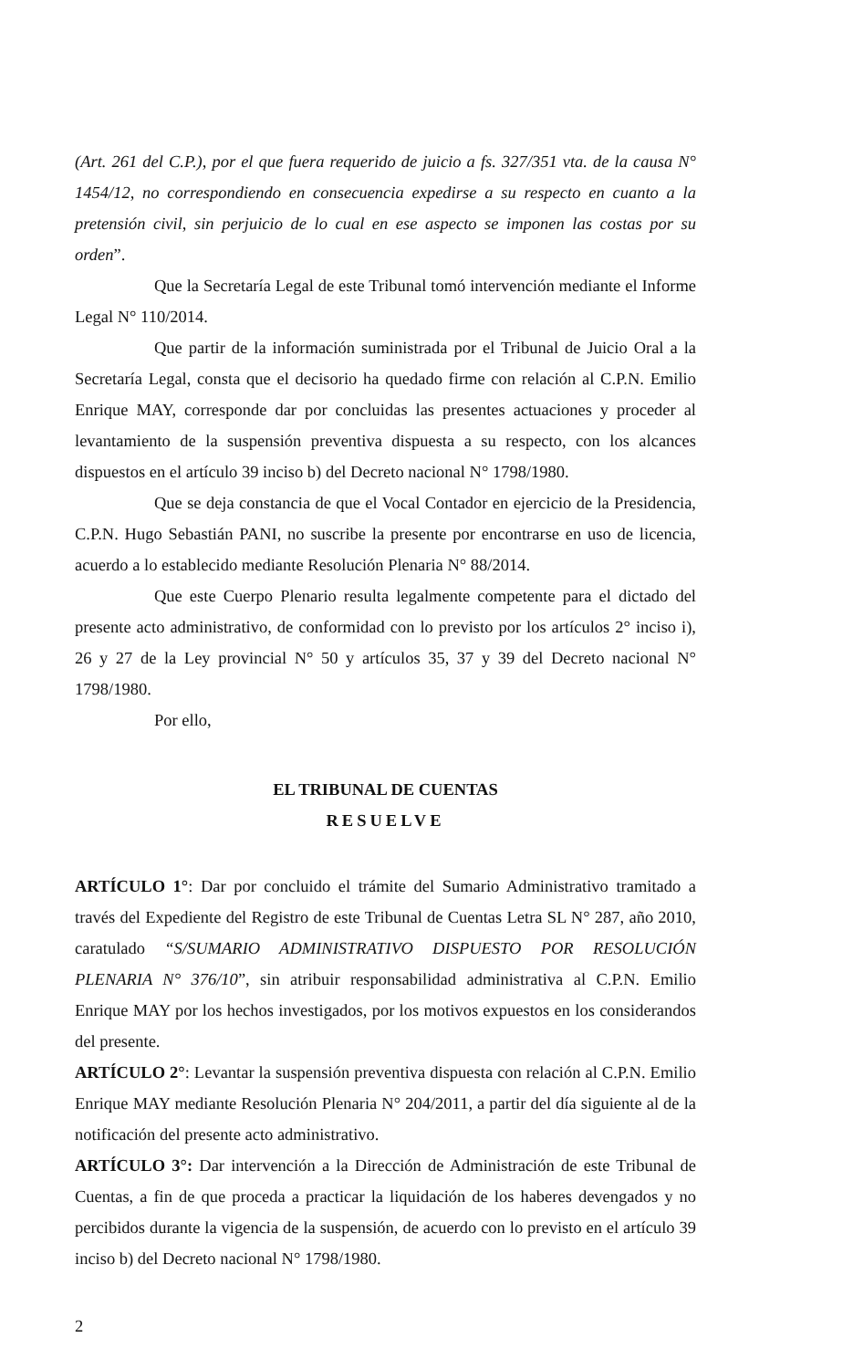(Art. 261 del C.P.), por el que fuera requerido de juicio a fs. 327/351 vta. de la causa N° 1454/12, no correspondiendo en consecuencia expedirse a su respecto en cuanto a la pretensión civil, sin perjuicio de lo cual en ese aspecto se imponen las costas por su orden”.
Que la Secretaría Legal de este Tribunal tomó intervención mediante el Informe Legal N° 110/2014.
Que partir de la información suministrada por el Tribunal de Juicio Oral a la Secretaría Legal, consta que el decisorio ha quedado firme con relación al C.P.N. Emilio Enrique MAY, corresponde dar por concluidas las presentes actuaciones y proceder al levantamiento de la suspensión preventiva dispuesta a su respecto, con los alcances dispuestos en el artículo 39 inciso b) del Decreto nacional N° 1798/1980.
Que se deja constancia de que el Vocal Contador en ejercicio de la Presidencia, C.P.N. Hugo Sebastián PANI, no suscribe la presente por encontrarse en uso de licencia, acuerdo a lo establecido mediante Resolución Plenaria N° 88/2014.
Que este Cuerpo Plenario resulta legalmente competente para el dictado del presente acto administrativo, de conformidad con lo previsto por los artículos 2° inciso i), 26 y 27 de la Ley provincial N° 50 y artículos 35, 37 y 39 del Decreto nacional N° 1798/1980.
Por ello,
EL TRIBUNAL DE CUENTAS
RESUELVE
ARTÍCULO 1°: Dar por concluido el trámite del Sumario Administrativo tramitado a través del Expediente del Registro de este Tribunal de Cuentas Letra SL N° 287, año 2010, caratulado “S/SUMARIO ADMINISTRATIVO DISPUESTO POR RESOLUCIÓN PLENARIA N° 376/10”, sin atribuir responsabilidad administrativa al C.P.N. Emilio Enrique MAY por los hechos investigados, por los motivos expuestos en los considerandos del presente.
ARTÍCULO 2°: Levantar la suspensión preventiva dispuesta con relación al C.P.N. Emilio Enrique MAY mediante Resolución Plenaria N° 204/2011, a partir del día siguiente al de la notificación del presente acto administrativo.
ARTÍCULO 3°: Dar intervención a la Dirección de Administración de este Tribunal de Cuentas, a fin de que proceda a practicar la liquidación de los haberes devengados y no percibidos durante la vigencia de la suspensión, de acuerdo con lo previsto en el artículo 39 inciso b) del Decreto nacional N° 1798/1980.
2